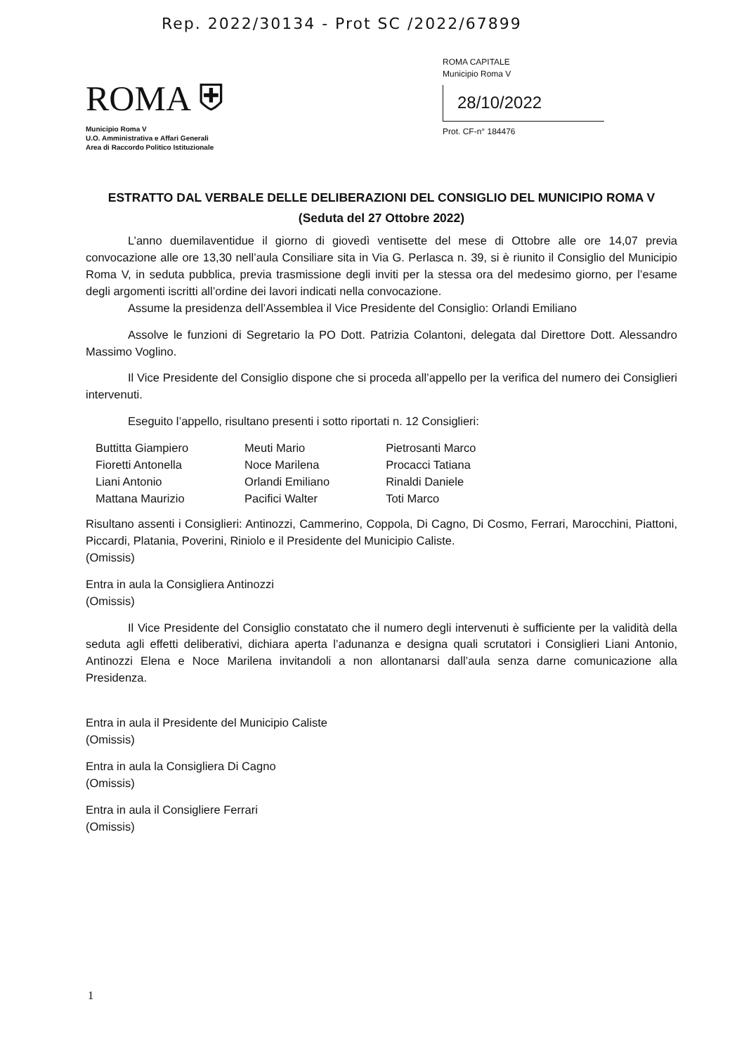Rep. 2022/30134 - Prot SC /2022/67899
ROMA ⛨
Municipio Roma V
U.O. Amministrativa e Affari Generali
Area di Raccordo Politico Istituzionale
ROMA CAPITALE
Municipio Roma V
28/10/2022
Prot. CF-n° 184476
ESTRATTO DAL VERBALE DELLE DELIBERAZIONI DEL CONSIGLIO DEL MUNICIPIO ROMA V
(Seduta del 27 Ottobre 2022)
L’anno duemilaventidue il giorno di giovedì ventisette del mese di Ottobre alle ore 14,07 previa convocazione alle ore 13,30 nell’aula Consiliare sita in Via G. Perlasca n. 39, si è riunito il Consiglio del Municipio Roma V, in seduta pubblica, previa trasmissione degli inviti per la stessa ora del medesimo giorno, per l’esame degli argomenti iscritti all’ordine dei lavori indicati nella convocazione.
Assume la presidenza dell’Assemblea il Vice Presidente del Consiglio: Orlandi Emiliano
Assolve le funzioni di Segretario la PO Dott. Patrizia Colantoni, delegata dal Direttore Dott. Alessandro Massimo Voglino.
Il Vice Presidente del Consiglio dispone che si proceda all’appello per la verifica del numero dei Consiglieri intervenuti.
Eseguito l’appello, risultano presenti i sotto riportati n. 12 Consiglieri:
| Buttitta Giampiero | Meuti Mario | Pietrosanti Marco |
| Fioretti Antonella | Noce Marilena | Procacci Tatiana |
| Liani Antonio | Orlandi Emiliano | Rinaldi Daniele |
| Mattana Maurizio | Pacifici Walter | Toti Marco |
Risultano assenti i Consiglieri: Antinozzi, Cammerino, Coppola, Di Cagno, Di Cosmo, Ferrari, Marocchini, Piattoni, Piccardi, Platania, Poverini, Riniolo e il Presidente del Municipio Caliste.
(Omissis)
Entra in aula la Consigliera Antinozzi
(Omissis)
Il Vice Presidente del Consiglio constatato che il numero degli intervenuti è sufficiente per la validità della seduta agli effetti deliberativi, dichiara aperta l’adunanza e designa quali scrutatori i Consiglieri Liani Antonio, Antinozzi Elena e Noce Marilena invitandoli a non allontanarsi dall’aula senza darne comunicazione alla Presidenza.
Entra in aula il Presidente del Municipio Caliste
(Omissis)
Entra in aula la Consigliera Di Cagno
(Omissis)
Entra in aula il Consigliere Ferrari
(Omissis)
1